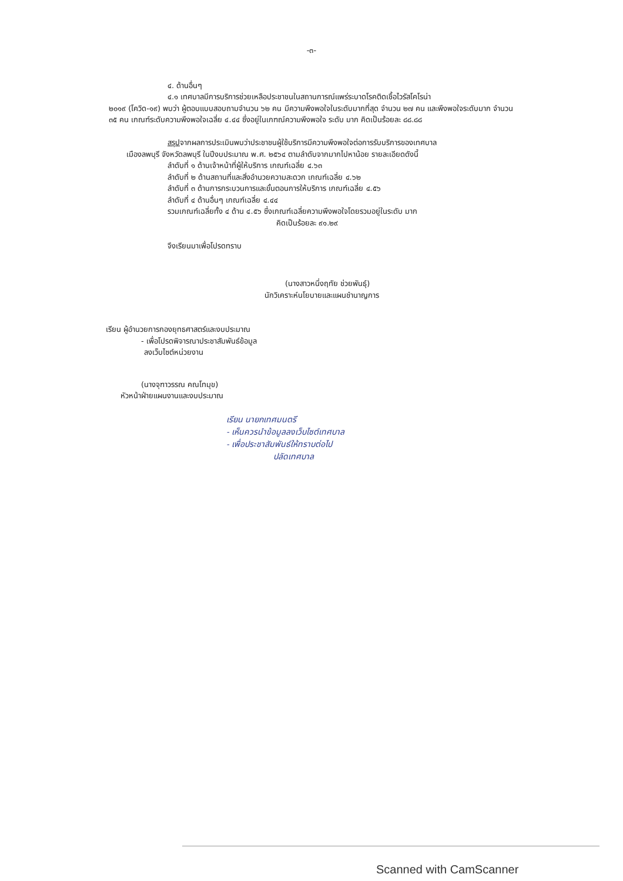-๓-
๔. ด้านอื่นๆ
๔.๑ เทศบาลมีการบริการช่วยเหลือประชาชนในสถานการณ์แพร่ระบาดโรคติดเชื้อไวรัสโคโรน่า
๒๐๑๙ (โควิด-๑๙) พบว่า ผู้ตอบแบบสอบถามจำนวน ๖๒ คน มีความพึงพอใจในระดับมากที่สุด จำนวน ๒๗ คน และพึงพอใจระดับมาก จำนวน ๓๕ คน เกณฑ์ระดับความพึงพอใจเฉลี่ย ๔.๔๔ ซึ่งอยู่ในเกฑณ์ความพึงพอใจ ระดับ มาก คิดเป็นร้อยละ ๘๘.๘๘
สรุปจากผลการประเมินพบว่าประชาชนผู้ใช้บริการมีความพึงพอใจต่อการรับบริการของเทศบาล
เมืองลพบุรี จังหวัดลพบุรี ในปีงบประมาณ พ.ศ. ๒๕๖๔ ตามลำดับจากมากไปหาน้อย รายละเอียดดังนี้
ลำดับที่ ๑ ด้านเจ้าหน้าที่ผู้ให้บริการ เกณฑ์เฉลี่ย ๔.๖๓
ลำดับที่ ๒ ด้านสถานที่และสิ่งอำนวยความสะดวก เกณฑ์เฉลี่ย ๔.๖๒
ลำดับที่ ๓ ด้านการกระบวนการและขั้นตอนการให้บริการ เกณฑ์เฉลี่ย ๔.๕๖
ลำดับที่ ๔ ด้านอื่นๆ เกณฑ์เฉลี่ย ๔.๔๔
รวมเกณฑ์เฉลี่ยทั้ง ๔ ด้าน ๔.๕๖ ซึ่งเกณฑ์เฉลี่ยความพึงพอใจโดยรวมอยู่ในระดับ มาก
คิดเป็นร้อยละ ๙๑.๒๙
จึงเรียนมาเพื่อโปรดทราบ
(นางสาวหนึ่งฤทัย ช่วยพันธุ์)
นักวิเคราะห์นโยบายและแผนชำนาญการ
เรียน ผู้อำนวยการกองยุทธศาสตร์และงบประมาณ
- เพื่อโปรดพิจารณาประชาสัมพันธ์ข้อมูล
ลงเว็บไซต์หน่วยงาน
(นางจุฑาวรรณ คณโทมุข)
หัวหน้าฝ่ายแผนงานและงบประมาณ
เรียน นายกเทศมนตรี
- เห็นควรนำข้อมูลลงเว็บไซต์เทศบาล
- เพื่อประชาสัมพันธ์ให้ทราบต่อไป
ปลัดเทศบาล
Scanned with CamScanner